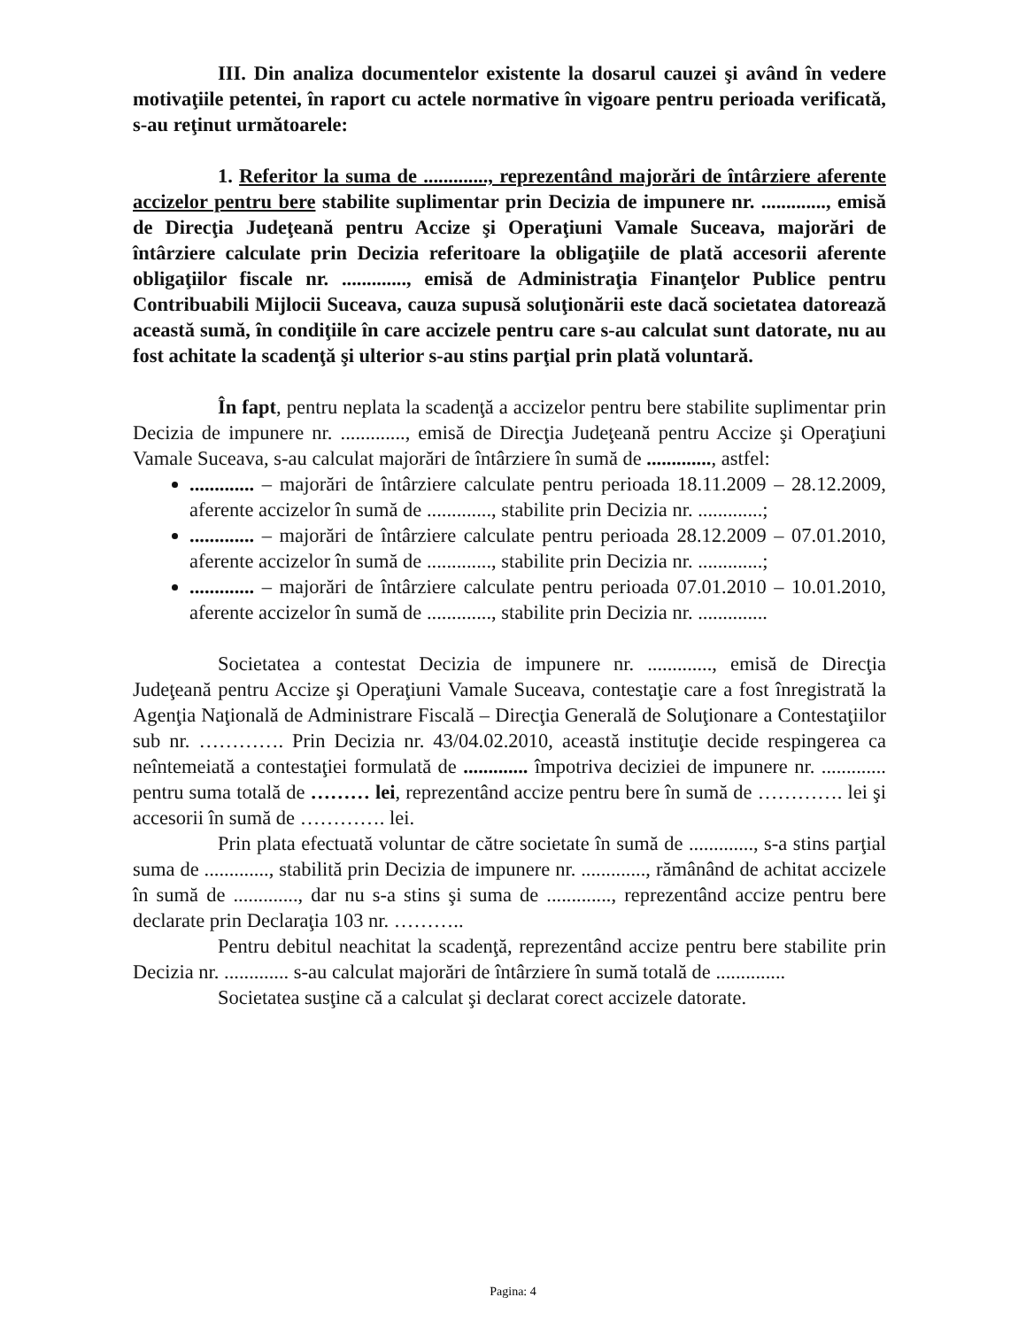III. Din analiza documentelor existente la dosarul cauzei şi având în vedere motivaţiile petentei, în raport cu actele normative în vigoare pentru perioada verificată, s-au reţinut următoarele:
1. Referitor la suma de ............., reprezentând majorări de întârziere aferente accizelor pentru bere stabilite suplimentar prin Decizia de impunere nr. ............., emisă de Direcţia Judeţeană pentru Accize şi Operaţiuni Vamale Suceava, majorări de întârziere calculate prin Decizia referitoare la obligaţiile de plată accesorii aferente obligaţiilor fiscale nr. ............., emisă de Administraţia Finanţelor Publice pentru Contribuabili Mijlocii Suceava, cauza supusă soluţionării este dacă societatea datorează această sumă, în condiţiile în care accizele pentru care s-au calculat sunt datorate, nu au fost achitate la scadenţă şi ulterior s-au stins parţial prin plată voluntară.
În fapt, pentru neplata la scadenţă a accizelor pentru bere stabilite suplimentar prin Decizia de impunere nr. ............., emisă de Direcţia Judeţeană pentru Accize şi Operaţiuni Vamale Suceava, s-au calculat majorări de întârziere în sumă de ............., astfel:
............. – majorări de întârziere calculate pentru perioada 18.11.2009 – 28.12.2009, aferente accizelor în sumă de ............., stabilite prin Decizia nr. .............;
............. – majorări de întârziere calculate pentru perioada 28.12.2009 – 07.01.2010, aferente accizelor în sumă de ............., stabilite prin Decizia nr. .............;
............. – majorări de întârziere calculate pentru perioada 07.01.2010 – 10.01.2010, aferente accizelor în sumă de ............., stabilite prin Decizia nr. ..............
Societatea a contestat Decizia de impunere nr. ............., emisă de Direcţia Judeţeană pentru Accize şi Operaţiuni Vamale Suceava, contestaţie care a fost înregistrată la Agenţia Naţională de Administrare Fiscală – Direcţia Generală de Soluţionare a Contestaţiilor sub nr. …………. Prin Decizia nr. 43/04.02.2010, această instituţie decide respingerea ca neîntemeiată a contestaţiei formulată de ............. împotriva deciziei de impunere nr. ............. pentru suma totală de ……… lei, reprezentând accize pentru bere în sumă de …………. lei şi accesorii în sumă de …………. lei.
Prin plata efectuată voluntar de către societate în sumă de ............., s-a stins parţial suma de ............., stabilită prin Decizia de impunere nr. ............., rămânând de achitat accizele în sumă de ............., dar nu s-a stins şi suma de ............., reprezentând accize pentru bere declarate prin Declaraţia 103 nr. ………..
Pentru debitul neachitat la scadenţă, reprezentând accize pentru bere stabilite prin Decizia nr. ............. s-au calculat majorări de întârziere în sumă totală de ..............
Societatea susţine că a calculat şi declarat corect accizele datorate.
Pagina: 4